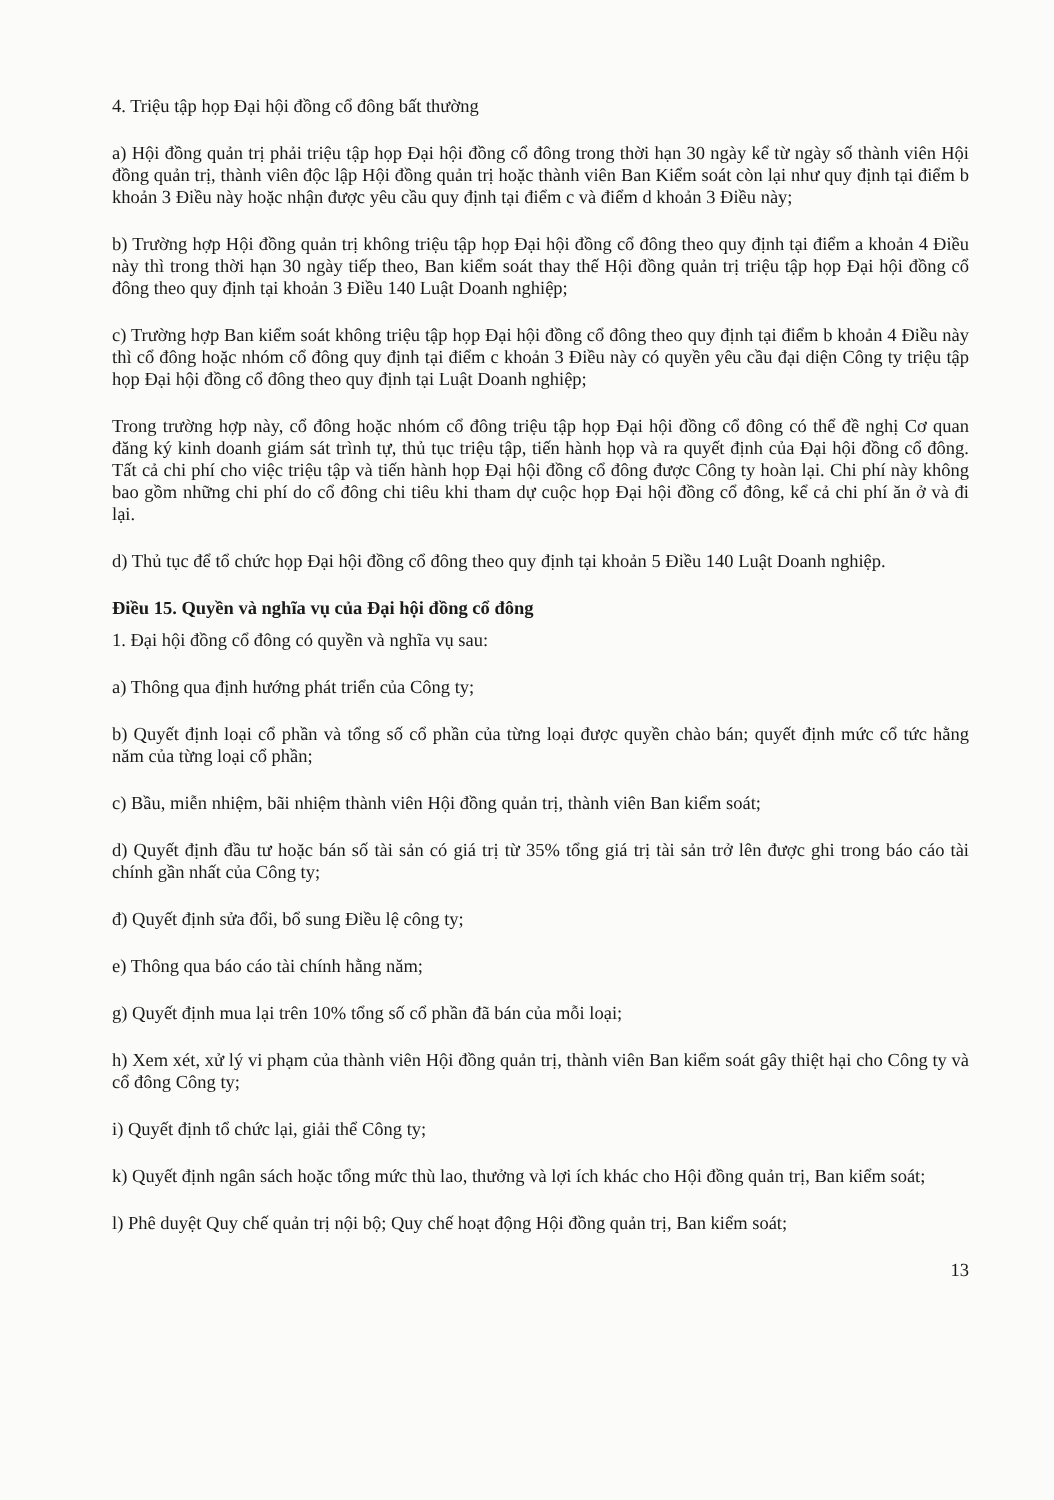4. Triệu tập họp Đại hội đồng cổ đông bất thường
a) Hội đồng quản trị phải triệu tập họp Đại hội đồng cổ đông trong thời hạn 30 ngày kể từ ngày số thành viên Hội đồng quản trị, thành viên độc lập Hội đồng quản trị hoặc thành viên Ban Kiểm soát còn lại như quy định tại điểm b khoản 3 Điều này hoặc nhận được yêu cầu quy định tại điểm c và điểm d khoản 3 Điều này;
b) Trường hợp Hội đồng quản trị không triệu tập họp Đại hội đồng cổ đông theo quy định tại điểm a khoản 4 Điều này thì trong thời hạn 30 ngày tiếp theo, Ban kiểm soát thay thế Hội đồng quản trị triệu tập họp Đại hội đồng cổ đông theo quy định tại khoản 3 Điều 140 Luật Doanh nghiệp;
c) Trường hợp Ban kiểm soát không triệu tập họp Đại hội đồng cổ đông theo quy định tại điểm b khoản 4 Điều này thì cổ đông hoặc nhóm cổ đông quy định tại điểm c khoản 3 Điều này có quyền yêu cầu đại diện Công ty triệu tập họp Đại hội đồng cổ đông theo quy định tại Luật Doanh nghiệp;
Trong trường hợp này, cổ đông hoặc nhóm cổ đông triệu tập họp Đại hội đồng cổ đông có thể đề nghị Cơ quan đăng ký kinh doanh giám sát trình tự, thủ tục triệu tập, tiến hành họp và ra quyết định của Đại hội đồng cổ đông. Tất cả chi phí cho việc triệu tập và tiến hành họp Đại hội đồng cổ đông được Công ty hoàn lại. Chi phí này không bao gồm những chi phí do cổ đông chi tiêu khi tham dự cuộc họp Đại hội đồng cổ đông, kể cả chi phí ăn ở và đi lại.
d) Thủ tục để tổ chức họp Đại hội đồng cổ đông theo quy định tại khoản 5 Điều 140 Luật Doanh nghiệp.
Điều 15. Quyền và nghĩa vụ của Đại hội đồng cổ đông
1. Đại hội đồng cổ đông có quyền và nghĩa vụ sau:
a) Thông qua định hướng phát triển của Công ty;
b) Quyết định loại cổ phần và tổng số cổ phần của từng loại được quyền chào bán; quyết định mức cổ tức hằng năm của từng loại cổ phần;
c) Bầu, miễn nhiệm, bãi nhiệm thành viên Hội đồng quản trị, thành viên Ban kiểm soát;
d) Quyết định đầu tư hoặc bán số tài sản có giá trị từ 35% tổng giá trị tài sản trở lên được ghi trong báo cáo tài chính gần nhất của Công ty;
đ) Quyết định sửa đổi, bổ sung Điều lệ công ty;
e) Thông qua báo cáo tài chính hằng năm;
g) Quyết định mua lại trên 10% tổng số cổ phần đã bán của mỗi loại;
h) Xem xét, xử lý vi phạm của thành viên Hội đồng quản trị, thành viên Ban kiểm soát gây thiệt hại cho Công ty và cổ đông Công ty;
i) Quyết định tổ chức lại, giải thể Công ty;
k) Quyết định ngân sách hoặc tổng mức thù lao, thưởng và lợi ích khác cho Hội đồng quản trị, Ban kiểm soát;
l) Phê duyệt Quy chế quản trị nội bộ; Quy chế hoạt động Hội đồng quản trị, Ban kiểm soát;
13